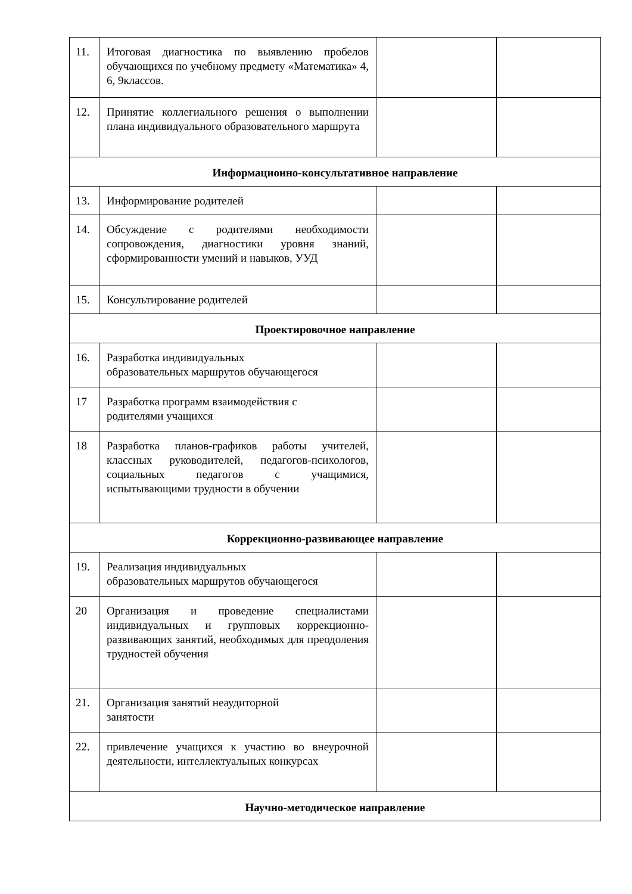| 11. | Итоговая диагностика по выявлению пробелов обучающихся по учебному предмету «Математика» 4, 6, 9классов. | | |
| 12. | Принятие коллегиального решения о выполнении плана индивидуального образовательного маршрута | | |
| Информационно-консультативное направление | | | |
| 13. | Информирование родителей | | |
| 14. | Обсуждение с родителями необходимости сопровождения, диагностики уровня знаний, сформированности умений и навыков, УУД | | |
| 15. | Консультирование родителей | | |
| Проектировочное направление | | | |
| 16. | Разработка индивидуальных образовательных маршрутов обучающегося | | |
| 17 | Разработка программ взаимодействия с родителями учащихся | | |
| 18 | Разработка планов-графиков работы учителей, классных руководителей, педагогов-психологов, социальных педагогов с учащимися, испытывающими трудности в обучении | | |
| Коррекционно-развивающее направление | | | |
| 19. | Реализация индивидуальных образовательных маршрутов обучающегося | | |
| 20 | Организация и проведение специалистами индивидуальных и групповых коррекционно-развивающих занятий, необходимых для преодоления трудностей обучения | | |
| 21. | Организация занятий неаудиторной занятости | | |
| 22. | привлечение учащихся к участию во внеурочной деятельности, интеллектуальных конкурсах | | |
| Научно-методическое направление | | | |